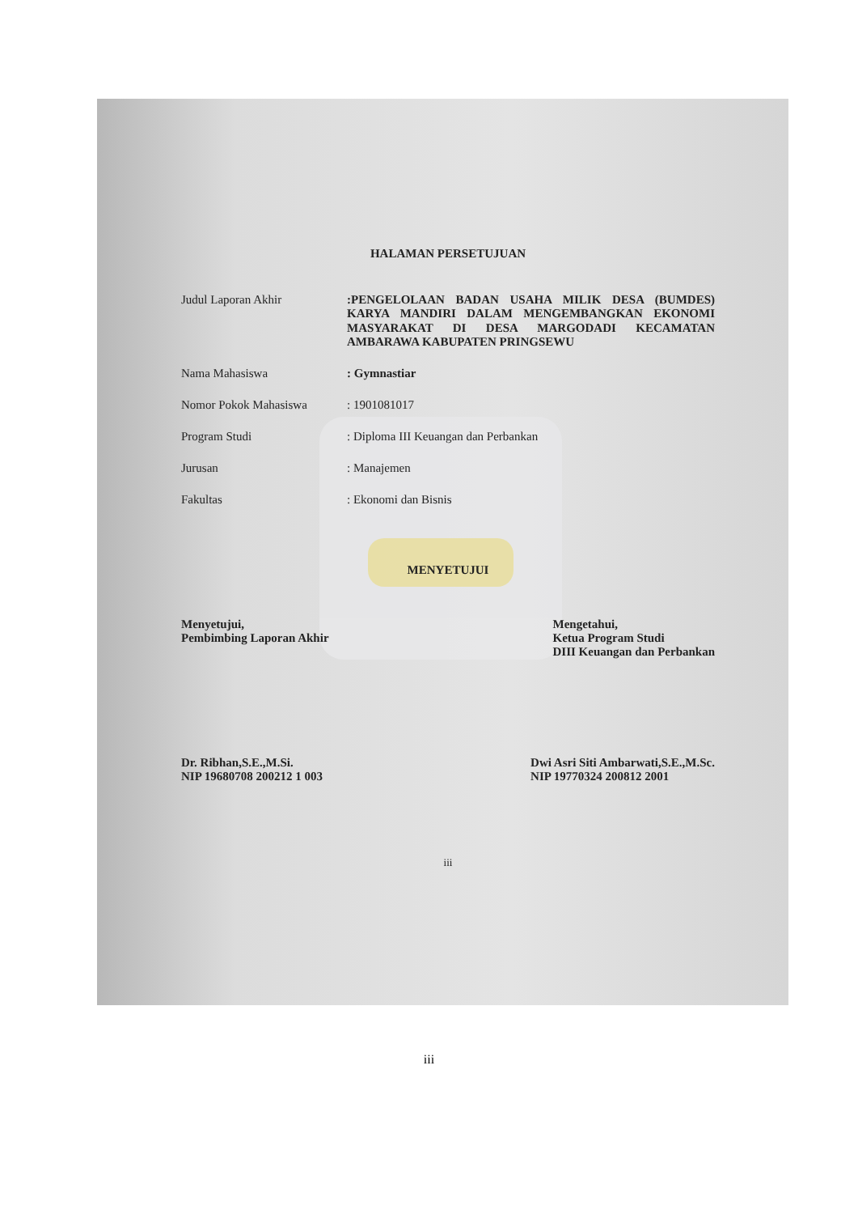HALAMAN PERSETUJUAN
Judul Laporan Akhir
:PENGELOLAAN BADAN USAHA MILIK DESA (BUMDES) KARYA MANDIRI DALAM MENGEMBANGKAN EKONOMI MASYARAKAT DI DESA MARGODADI KECAMATAN AMBARAWA KABUPATEN PRINGSEWU
Nama Mahasiswa : Gymnastiar
Nomor Pokok Mahasiswa : 1901081017
Program Studi : Diploma III Keuangan dan Perbankan
Jurusan : Manajemen
Fakultas : Ekonomi dan Bisnis
MENYETUJUI
Menyetujui,
Pembimbing Laporan Akhir
Mengetahui,
Ketua Program Studi
DIII Keuangan dan Perbankan
Dr. Ribhan,S.E.,M.Si.
NIP 19680708 200212 1 003
Dwi Asri Siti Ambarwati,S.E.,M.Sc.
NIP 19770324 200812 2001
iii
iii